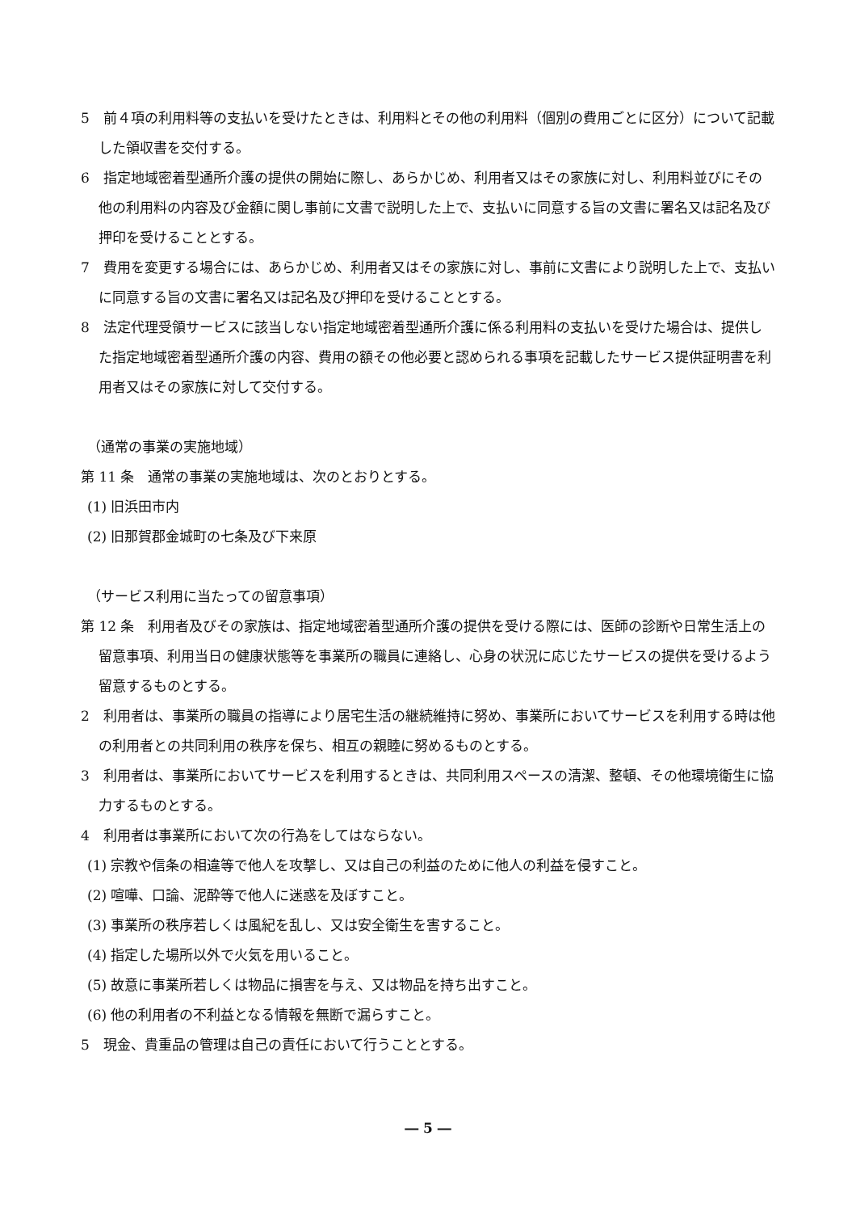5　前４項の利用料等の支払いを受けたときは、利用料とその他の利用料（個別の費用ごとに区分）について記載した領収書を交付する。
6　指定地域密着型通所介護の提供の開始に際し、あらかじめ、利用者又はその家族に対し、利用料並びにその他の利用料の内容及び金額に関し事前に文書で説明した上で、支払いに同意する旨の文書に署名又は記名及び押印を受けることとする。
7　費用を変更する場合には、あらかじめ、利用者又はその家族に対し、事前に文書により説明した上で、支払いに同意する旨の文書に署名又は記名及び押印を受けることとする。
8　法定代理受領サービスに該当しない指定地域密着型通所介護に係る利用料の支払いを受けた場合は、提供した指定地域密着型通所介護の内容、費用の額その他必要と認められる事項を記載したサービス提供証明書を利用者又はその家族に対して交付する。
（通常の事業の実施地域）
第 11 条　通常の事業の実施地域は、次のとおりとする。
(1) 旧浜田市内
(2) 旧那賀郡金城町の七条及び下来原
（サービス利用に当たっての留意事項）
第 12 条　利用者及びその家族は、指定地域密着型通所介護の提供を受ける際には、医師の診断や日常生活上の留意事項、利用当日の健康状態等を事業所の職員に連絡し、心身の状況に応じたサービスの提供を受けるよう留意するものとする。
2　利用者は、事業所の職員の指導により居宅生活の継続維持に努め、事業所においてサービスを利用する時は他の利用者との共同利用の秩序を保ち、相互の親睦に努めるものとする。
3　利用者は、事業所においてサービスを利用するときは、共同利用スペースの清潔、整頓、その他環境衛生に協力するものとする。
4　利用者は事業所において次の行為をしてはならない。
(1) 宗教や信条の相違等で他人を攻撃し、又は自己の利益のために他人の利益を侵すこと。
(2) 喧嘩、口論、泥酔等で他人に迷惑を及ぼすこと。
(3) 事業所の秩序若しくは風紀を乱し、又は安全衛生を害すること。
(4) 指定した場所以外で火気を用いること。
(5) 故意に事業所若しくは物品に損害を与え、又は物品を持ち出すこと。
(6) 他の利用者の不利益となる情報を無断で漏らすこと。
5　現金、貴重品の管理は自己の責任において行うこととする。
― 5 ―